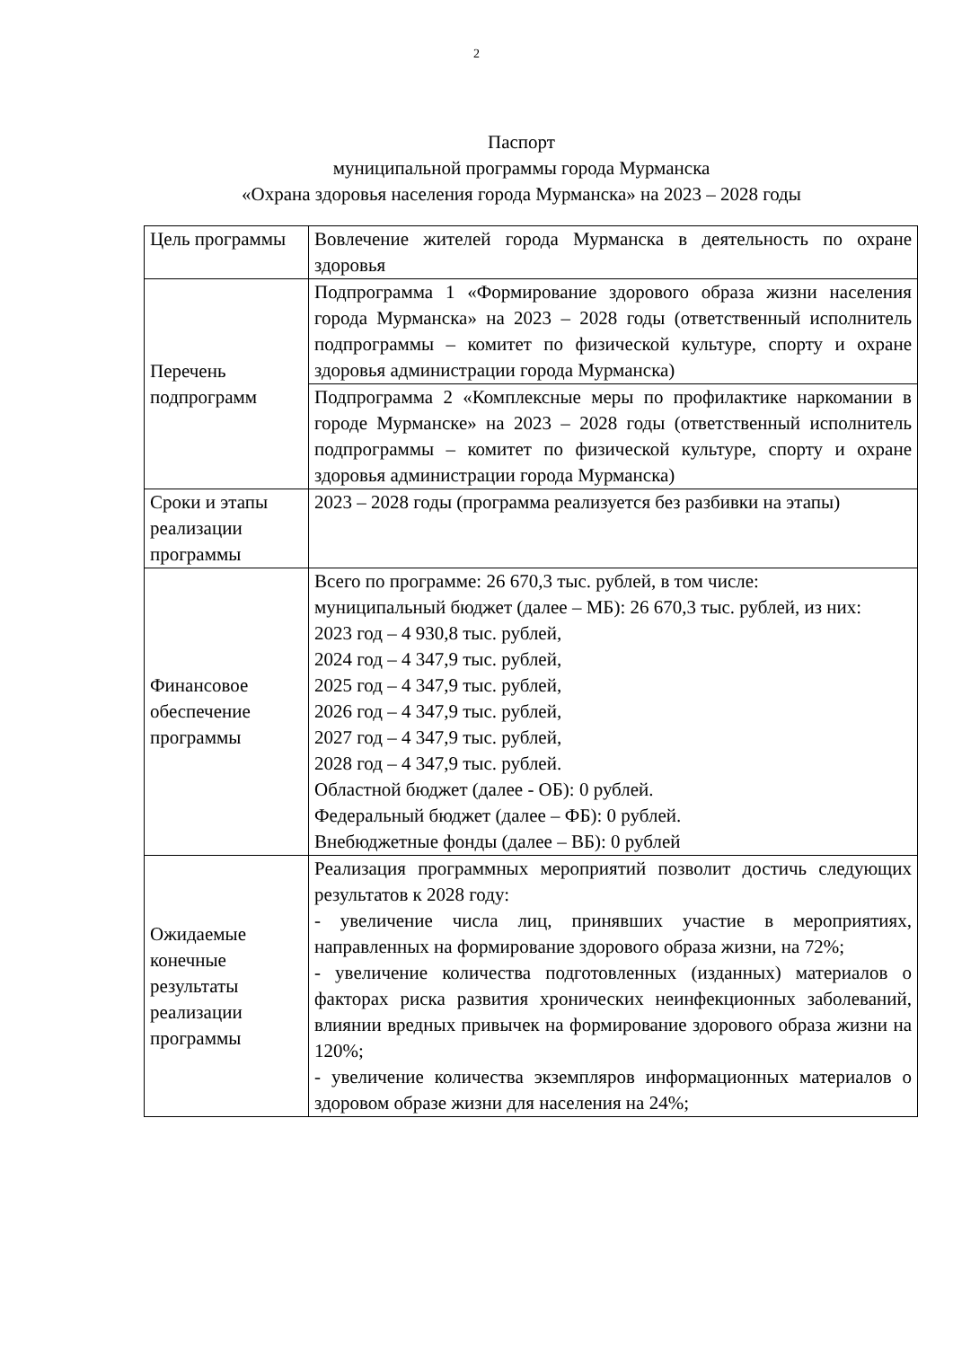2
Паспорт
муниципальной программы города Мурманска
«Охрана здоровья населения города Мурманска» на 2023 – 2028 годы
| Цель программы | Вовлечение жителей города Мурманска в деятельность по охране здоровья |
| Перечень подпрограмм | Подпрограмма 1 «Формирование здорового образа жизни населения города Мурманска» на 2023 – 2028 годы (ответственный исполнитель подпрограммы – комитет по физической культуре, спорту и охране здоровья администрации города Мурманска) |
| | Подпрограмма 2 «Комплексные меры по профилактике наркомании в городе Мурманске» на 2023 – 2028 годы (ответственный исполнитель подпрограммы – комитет по физической культуре, спорту и охране здоровья администрации города Мурманска) |
| Сроки и этапы реализации программы | 2023 – 2028 годы (программа реализуется без разбивки на этапы) |
| Финансовое обеспечение программы | Всего по программе: 26 670,3 тыс. рублей, в том числе: муниципальный бюджет (далее – МБ): 26 670,3 тыс. рублей, из них: 2023 год – 4 930,8 тыс. рублей, 2024 год – 4 347,9 тыс. рублей, 2025 год – 4 347,9 тыс. рублей, 2026 год – 4 347,9 тыс. рублей, 2027 год – 4 347,9 тыс. рублей, 2028 год – 4 347,9 тыс. рублей. Областной бюджет (далее - ОБ): 0 рублей. Федеральный бюджет (далее – ФБ): 0 рублей. Внебюджетные фонды (далее – ВБ): 0 рублей |
| Ожидаемые конечные результаты реализации программы | Реализация программных мероприятий позволит достичь следующих результатов к 2028 году: - увеличение числа лиц, принявших участие в мероприятиях, направленных на формирование здорового образа жизни, на 72%; - увеличение количества подготовленных (изданных) материалов о факторах риска развития хронических неинфекционных заболеваний, влиянии вредных привычек на формирование здорового образа жизни на 120%; - увеличение количества экземпляров информационных материалов о здоровом образе жизни для населения на 24%; |